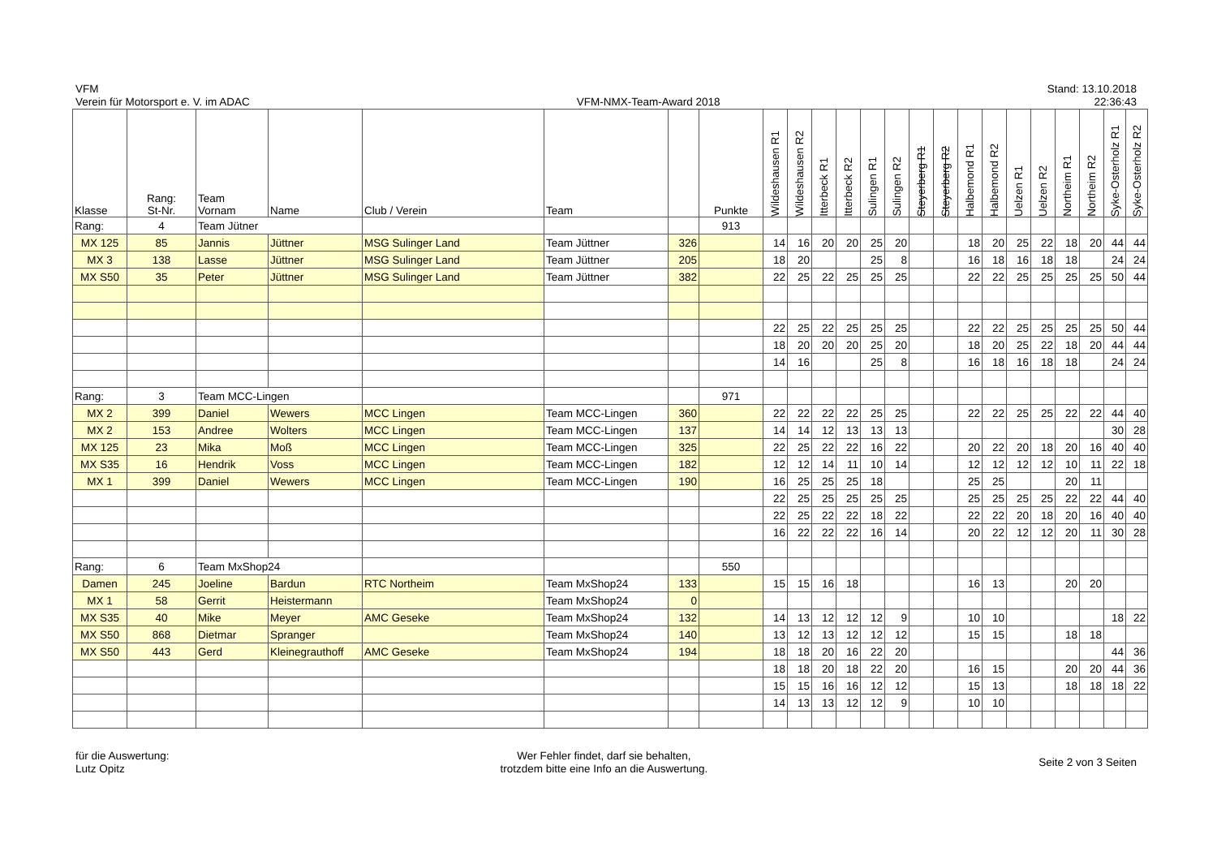VFM
Verein für Motorsport e. V. im ADAC
VFM-NMX-Team-Award 2018
Stand: 13.10.2018
22:36:43
| Klasse | Rang: St-Nr. | Team Vornam | Name | Club / Verein | Team | | Punkte | Wildeshausen R1 | Wildeshausen R2 | Itterbeck R1 | Itterbeck R2 | Sulingen R1 | Sulingen R2 | Steyerberg R1 | Steyerberg R2 | Halbemond R1 | Halbemond R2 | Uelzen R1 | Uelzen R2 | Northeim R1 | Northeim R2 | Syke-Osterholz R1 | Syke-Osterholz R2 |
| --- | --- | --- | --- | --- | --- | --- | --- | --- | --- | --- | --- | --- | --- | --- | --- | --- | --- | --- | --- | --- | --- | --- | --- |
| Rang: | 4 | Team Jütner | | | | | 913 | | | | | | | | | | | | | | | | |
| MX 125 | 85 | Jannis | Jüttner | MSG Sulinger Land | Team Jüttner | 326 | | 14 | 16 | 20 | 20 | 25 | 20 | | | 18 | 20 | 25 | 22 | 18 | 20 | 44 | 44 |
| MX 3 | 138 | Lasse | Jüttner | MSG Sulinger Land | Team Jüttner | 205 | | 18 | 20 | | | 25 | 8 | | | 16 | 18 | 16 | 18 | 18 | | 24 | 24 |
| MX S50 | 35 | Peter | Jüttner | MSG Sulinger Land | Team Jüttner | 382 | | 22 | 25 | 22 | 25 | 25 | 25 | | | 22 | 22 | 25 | 25 | 25 | 25 | 50 | 44 |
| | | | | | | | | 22 | 25 | 22 | 25 | 25 | 25 | | | 22 | 22 | 25 | 25 | 25 | 25 | 50 | 44 |
| | | | | | | | | 18 | 20 | 20 | 20 | 25 | 20 | | | 18 | 20 | 25 | 22 | 18 | 20 | 44 | 44 |
| | | | | | | | | 14 | 16 | | | 25 | 8 | | | 16 | 18 | 16 | 18 | 18 | | 24 | 24 |
| Rang: | 3 | Team MCC-Lingen | | | | | 971 | | | | | | | | | | | | | | | | |
| MX 2 | 399 | Daniel | Wewers | MCC Lingen | Team MCC-Lingen | 360 | | 22 | 22 | 22 | 22 | 25 | 25 | | | 22 | 22 | 25 | 25 | 22 | 22 | 44 | 40 |
| MX 2 | 153 | Andree | Wolters | MCC Lingen | Team MCC-Lingen | 137 | | 14 | 14 | 12 | 13 | 13 | 13 | | | | | | | | | 30 | 28 |
| MX 125 | 23 | Mika | Moß | MCC Lingen | Team MCC-Lingen | 325 | | 22 | 25 | 22 | 22 | 16 | 22 | | | 20 | 22 | 20 | 18 | 20 | 16 | 40 | 40 |
| MX S35 | 16 | Hendrik | Voss | MCC Lingen | Team MCC-Lingen | 182 | | 12 | 12 | 14 | 11 | 10 | 14 | | | 12 | 12 | 12 | 12 | 10 | 11 | 22 | 18 |
| MX 1 | 399 | Daniel | Wewers | MCC Lingen | Team MCC-Lingen | 190 | | 16 | 25 | 25 | 25 | 18 | | | | 25 | 25 | | | 20 | 11 | | |
| | | | | | | | | 22 | 25 | 25 | 25 | 25 | 25 | | | 25 | 25 | 25 | 25 | 22 | 22 | 44 | 40 |
| | | | | | | | | 22 | 25 | 22 | 22 | 18 | 22 | | | 22 | 22 | 20 | 18 | 20 | 16 | 40 | 40 |
| | | | | | | | | 16 | 22 | 22 | 22 | 16 | 14 | | | 20 | 22 | 12 | 12 | 20 | 11 | 30 | 28 |
| Rang: | 6 | Team MxShop24 | | | | | 550 | | | | | | | | | | | | | | | | |
| Damen | 245 | Joeline | Bardun | RTC Northeim | Team MxShop24 | 133 | | 15 | 15 | 16 | 18 | | | | | 16 | 13 | | | 20 | 20 | | |
| MX 1 | 58 | Gerrit | Heistermann | | Team MxShop24 | 0 | | | | | | | | | | | | | | | | | |
| MX S35 | 40 | Mike | Meyer | AMC Geseke | Team MxShop24 | 132 | | 14 | 13 | 12 | 12 | 12 | 9 | | | 10 | 10 | | | | | 18 | 22 |
| MX S50 | 868 | Dietmar | Spranger | | Team MxShop24 | 140 | | 13 | 12 | 13 | 12 | 12 | 12 | | | 15 | 15 | | | 18 | 18 | | |
| MX S50 | 443 | Gerd | Kleinegrauthoff | AMC Geseke | Team MxShop24 | 194 | | 18 | 18 | 20 | 16 | 22 | 20 | | | | | | | | | 44 | 36 |
| | | | | | | | | 18 | 18 | 20 | 18 | 22 | 20 | | | 16 | 15 | | | 20 | 20 | 44 | 36 |
| | | | | | | | | 15 | 15 | 16 | 16 | 12 | 12 | | | 15 | 13 | | | 18 | 18 | 18 | 22 |
| | | | | | | | | 14 | 13 | 13 | 12 | 12 | 9 | | | 10 | 10 | | | | | | |
für die Auswertung:
Lutz Opitz
Wer Fehler findet, darf sie behalten,
trotzdem bitte eine Info an die Auswertung.
Seite 2 von 3 Seiten